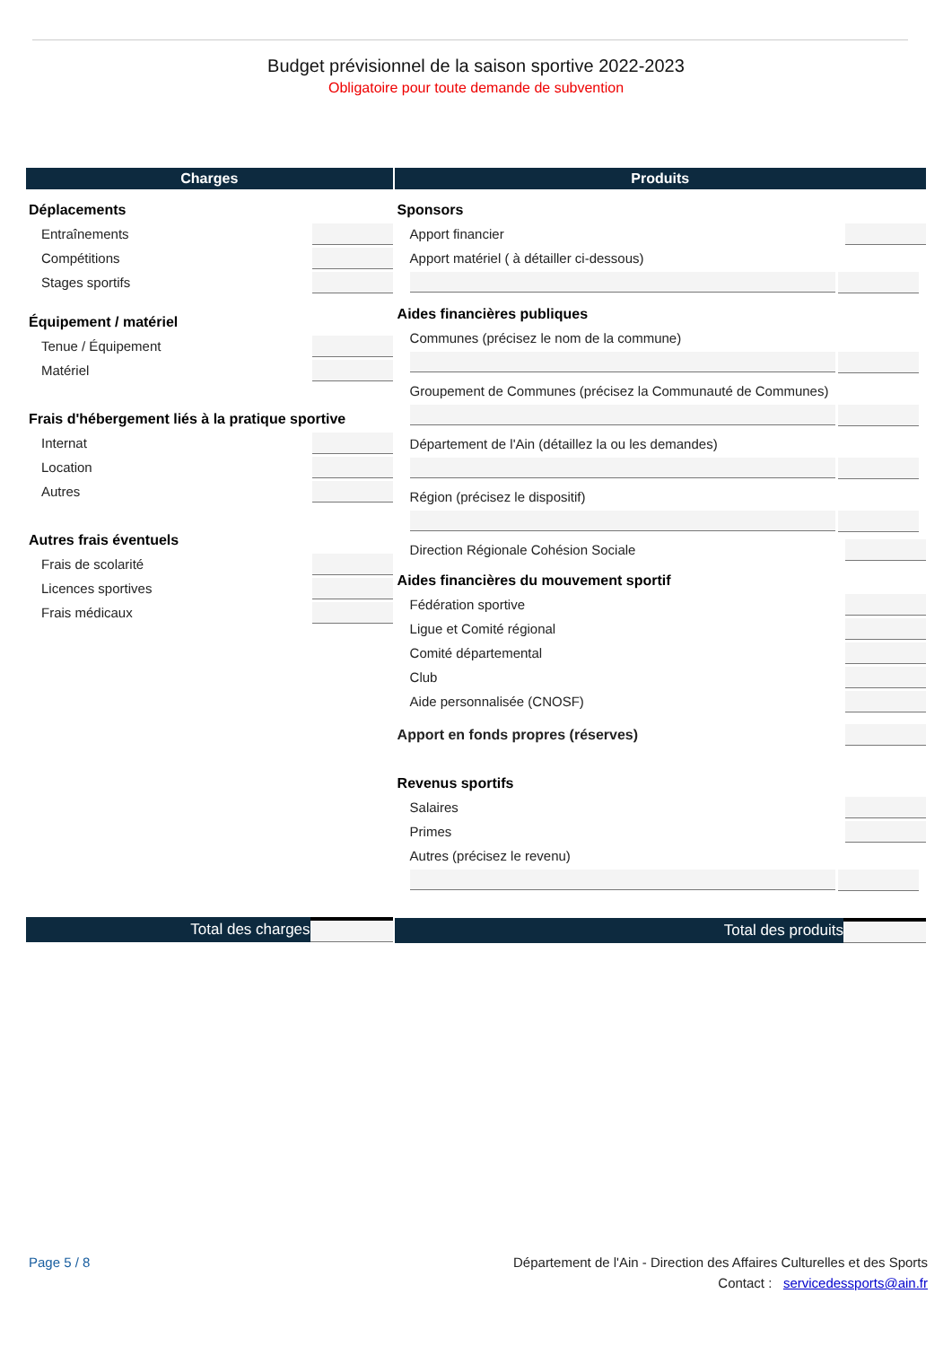Budget prévisionnel de la saison sportive 2022-2023
Obligatoire pour toute demande de subvention
Charges
Déplacements
Entraînements
Compétitions
Stages sportifs
Équipement / matériel
Tenue / Équipement
Matériel
Frais d'hébergement liés à la pratique sportive
Internat
Location
Autres
Autres frais éventuels
Frais de scolarité
Licences sportives
Frais médicaux
Total des charges
Produits
Sponsors
Apport financier
Apport matériel ( à détailler ci-dessous)
Aides financières publiques
Communes (précisez le nom de la commune)
Groupement de Communes (précisez la Communauté de Communes)
Département de l'Ain (détaillez la ou les demandes)
Région (précisez le dispositif)
Direction Régionale Cohésion Sociale
Aides financières du mouvement sportif
Fédération sportive
Ligue et Comité régional
Comité départemental
Club
Aide personnalisée (CNOSF)
Apport en fonds propres (réserves)
Revenus sportifs
Salaires
Primes
Autres (précisez le revenu)
Total des produits
Page 5 / 8 Département de l'Ain - Direction des Affaires Culturelles et des Sports
Contact : servicedessports@ain.fr